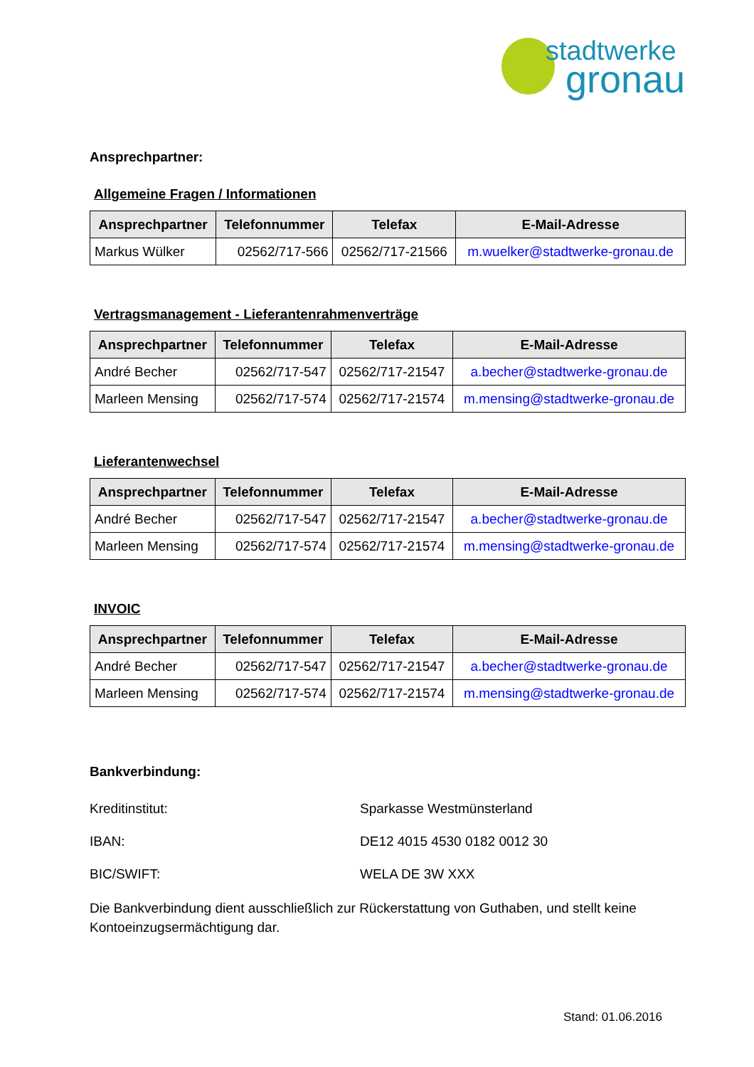stadtwerke
gronau
Ansprechpartner:
Allgemeine Fragen / Informationen
| Ansprechpartner | Telefonnummer | Telefax | E-Mail-Adresse |
| --- | --- | --- | --- |
| Markus Wülker | 02562/717-566 | 02562/717-21566 | m.wuelker@stadtwerke-gronau.de |
Vertragsmanagement - Lieferantenrahmenverträge
| Ansprechpartner | Telefonnummer | Telefax | E-Mail-Adresse |
| --- | --- | --- | --- |
| André Becher | 02562/717-547 | 02562/717-21547 | a.becher@stadtwerke-gronau.de |
| Marleen Mensing | 02562/717-574 | 02562/717-21574 | m.mensing@stadtwerke-gronau.de |
Lieferantenwechsel
| Ansprechpartner | Telefonnummer | Telefax | E-Mail-Adresse |
| --- | --- | --- | --- |
| André Becher | 02562/717-547 | 02562/717-21547 | a.becher@stadtwerke-gronau.de |
| Marleen Mensing | 02562/717-574 | 02562/717-21574 | m.mensing@stadtwerke-gronau.de |
INVOIC
| Ansprechpartner | Telefonnummer | Telefax | E-Mail-Adresse |
| --- | --- | --- | --- |
| André Becher | 02562/717-547 | 02562/717-21547 | a.becher@stadtwerke-gronau.de |
| Marleen Mensing | 02562/717-574 | 02562/717-21574 | m.mensing@stadtwerke-gronau.de |
Bankverbindung:
Kreditinstitut: Sparkasse Westmünsterland
IBAN: DE12 4015 4530 0182 0012 30
BIC/SWIFT: WELA DE 3W XXX
Die Bankverbindung dient ausschließlich zur Rückerstattung von Guthaben, und stellt keine Kontoeinzugsermächtigung dar.
Stand: 01.06.2016